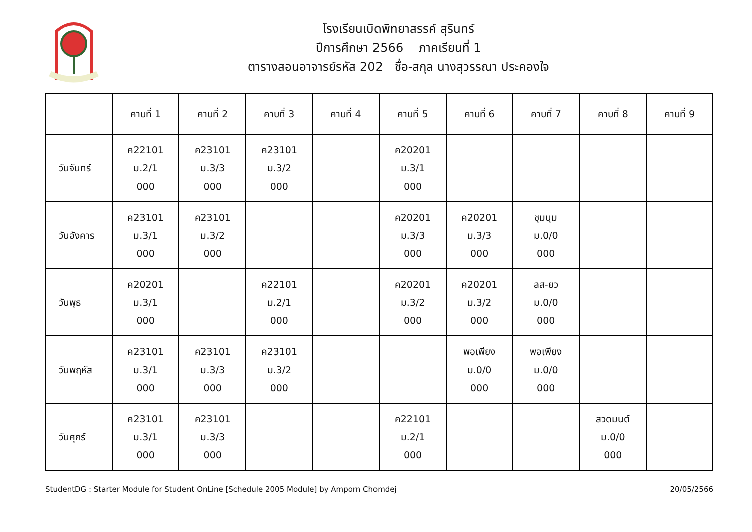โรงเรียนเบิดพิทยาสรรค์ สุรินทร์
ปีการศึกษา 2566 ภาคเรียนที่ 1
ตารางสอนอาจารย์รหัส 202 ชื่อ-สกุล นางสุวรรณา ประคองใจ
| | คาบที่ 1 | คาบที่ 2 | คาบที่ 3 | คาบที่ 4 | คาบที่ 5 | คาบที่ 6 | คาบที่ 7 | คาบที่ 8 | คาบที่ 9 |
| --- | --- | --- | --- | --- | --- | --- | --- | --- | --- |
| วันจันทร์ | ค22101 ม.2/1 000 | ค23101 ม.3/3 000 | ค23101 ม.3/2 000 | | ค20201 ม.3/1 000 | | | | |
| วันอังคาร | ค23101 ม.3/1 000 | ค23101 ม.3/2 000 | | | ค20201 ม.3/3 000 | ค20201 ม.3/3 000 | ชุมนุม ม.0/0 000 | | |
| วันพุธ | ค20201 ม.3/1 000 | | ค22101 ม.2/1 000 | | ค20201 ม.3/2 000 | ค20201 ม.3/2 000 | ลส-ยว ม.0/0 000 | | |
| วันพฤหัส | ค23101 ม.3/1 000 | ค23101 ม.3/3 000 | ค23101 ม.3/2 000 | | | พอเพียง ม.0/0 000 | พอเพียง ม.0/0 000 | | |
| วันศุกร์ | ค23101 ม.3/1 000 | ค23101 ม.3/3 000 | | | ค22101 ม.2/1 000 | | | สวดมนต์ ม.0/0 000 | |
StudentDG : Starter Module for Student OnLine [Schedule 2005 Module] by Amporn Chomdej 20/05/2566